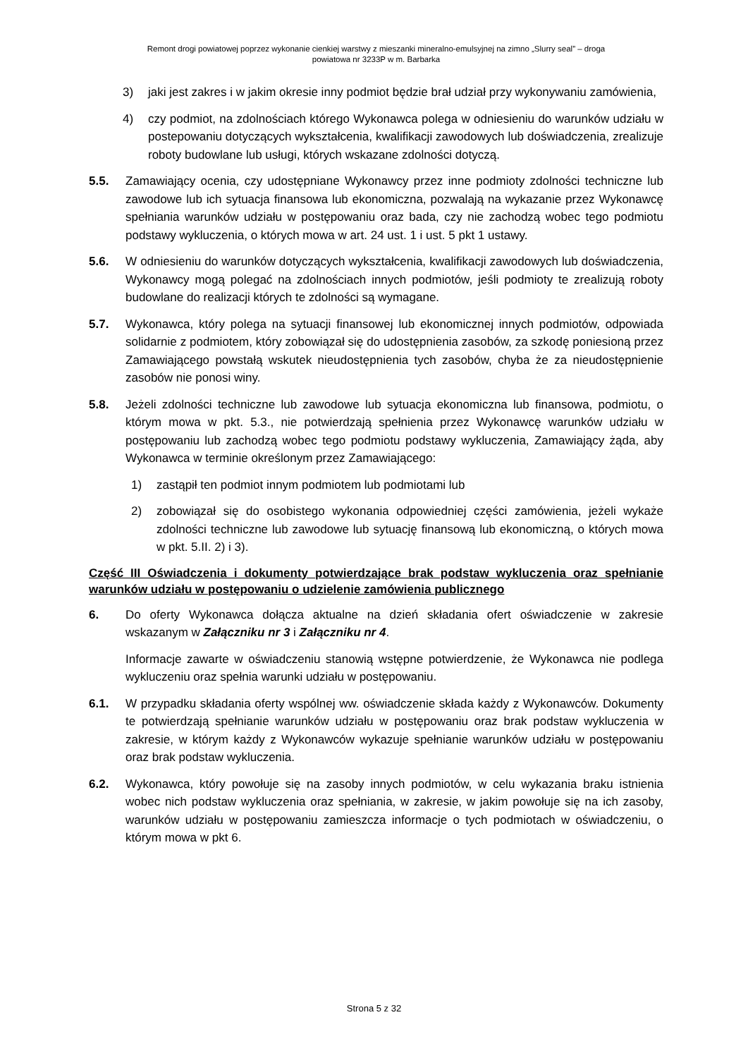Remont drogi powiatowej poprzez wykonanie cienkiej warstwy z mieszanki mineralno-emulsyjnej na zimno „Slurry seal” – droga
powiatowa nr 3233P w m. Barbarka
3) jaki jest zakres i w jakim okresie inny podmiot będzie brał udział przy wykonywaniu zamówienia,
4) czy podmiot, na zdolnościach którego Wykonawca polega w odniesieniu do warunków udziału w postepowaniu dotyczących wykształcenia, kwalifikacji zawodowych lub doświadczenia, zrealizuje roboty budowlane lub usługi, których wskazane zdolności dotyczą.
5.5. Zamawiający ocenia, czy udostępniane Wykonawcy przez inne podmioty zdolności techniczne lub zawodowe lub ich sytuacja finansowa lub ekonomiczna, pozwalają na wykazanie przez Wykonawcę spełniania warunków udziału w postępowaniu oraz bada, czy nie zachodzą wobec tego podmiotu podstawy wykluczenia, o których mowa w art. 24 ust. 1 i ust. 5 pkt 1 ustawy.
5.6. W odniesieniu do warunków dotyczących wykształcenia, kwalifikacji zawodowych lub doświadczenia, Wykonawcy mogą polegać na zdolnościach innych podmiotów, jeśli podmioty te zrealizują roboty budowlane do realizacji których te zdolności są wymagane.
5.7. Wykonawca, który polega na sytuacji finansowej lub ekonomicznej innych podmiotów, odpowiada solidarnie z podmiotem, który zobowiązał się do udostępnienia zasobów, za szkodę poniesioną przez Zamawiającego powstałą wskutek nieudostępnienia tych zasobów, chyba że za nieudostępnienie zasobów nie ponosi winy.
5.8. Jeżeli zdolności techniczne lub zawodowe lub sytuacja ekonomiczna lub finansowa, podmiotu, o którym mowa w pkt. 5.3., nie potwierdzają spełnienia przez Wykonawcę warunków udziału w postępowaniu lub zachodzą wobec tego podmiotu podstawy wykluczenia, Zamawiający żąda, aby Wykonawca w terminie określonym przez Zamawiającego:
1) zastąpił ten podmiot innym podmiotem lub podmiotami lub
2) zobowiązał się do osobistego wykonania odpowiedniej części zamówienia, jeżeli wykaże zdolności techniczne lub zawodowe lub sytuację finansową lub ekonomiczną, o których mowa w pkt. 5.II. 2) i 3).
Część III Oświadczenia i dokumenty potwierdzające brak podstaw wykluczenia oraz spełnianie warunków udziału w postępowaniu o udzielenie zamówienia publicznego
6. Do oferty Wykonawca dołącza aktualne na dzień składania ofert oświadczenie w zakresie wskazanym w Załączniku nr 3 i Załączniku nr 4.
Informacje zawarte w oświadczeniu stanowią wstępne potwierdzenie, że Wykonawca nie podlega wykluczeniu oraz spełnia warunki udziału w postępowaniu.
6.1. W przypadku składania oferty wspólnej ww. oświadczenie składa każdy z Wykonawców. Dokumenty te potwierdzają spełnianie warunków udziału w postępowaniu oraz brak podstaw wykluczenia w zakresie, w którym każdy z Wykonawców wykazuje spełnianie warunków udziału w postępowaniu oraz brak podstaw wykluczenia.
6.2. Wykonawca, który powołuje się na zasoby innych podmiotów, w celu wykazania braku istnienia wobec nich podstaw wykluczenia oraz spełniania, w zakresie, w jakim powołuje się na ich zasoby, warunków udziału w postępowaniu zamieszcza informacje o tych podmiotach w oświadczeniu, o którym mowa w pkt 6.
Strona 5 z 32